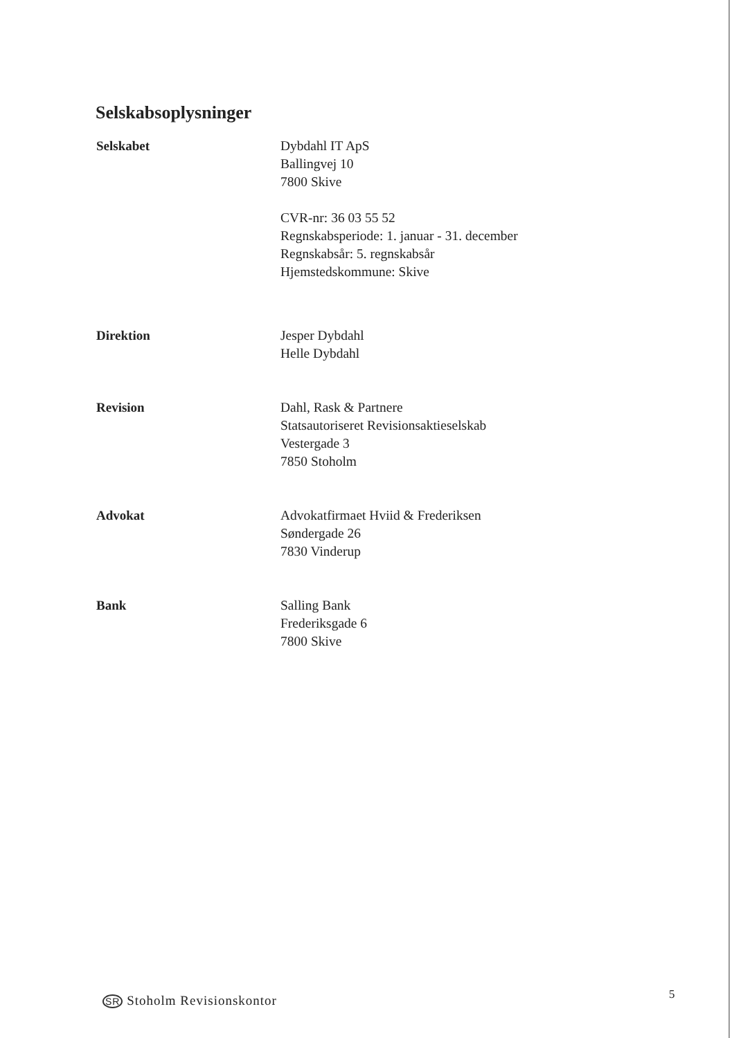Selskabsoplysninger
Selskabet
Dybdahl IT ApS
Ballingvej 10
7800 Skive
CVR-nr: 36 03 55 52
Regnskabsperiode: 1. januar - 31. december
Regnskabsår: 5. regnskabsår
Hjemstedskommune: Skive
Direktion
Jesper Dybdahl
Helle Dybdahl
Revision
Dahl, Rask & Partnere
Statsautoriseret Revisionsaktieselskab
Vestergade 3
7850 Stoholm
Advokat
Advokatfirmaet Hviid & Frederiksen
Søndergade 26
7830 Vinderup
Bank
Salling Bank
Frederiksgade 6
7800 Skive
SR Stoholm Revisionskontor 5